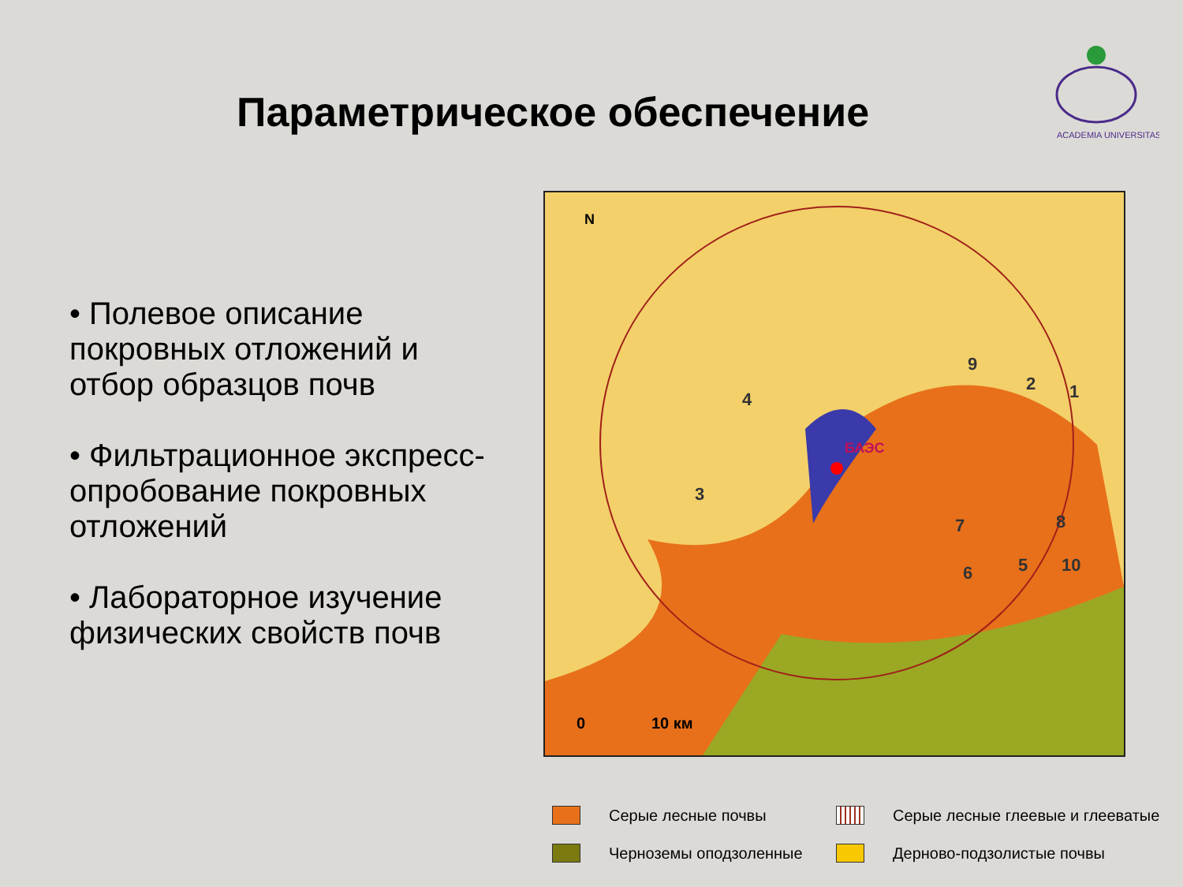ACADEMIA UNIVERSITAS
Параметрическое обеспечение
• Полевое описание покровных отложений и отбор образцов почв
• Фильтрационное экспресс-опробование покровных отложений
• Лабораторное изучение физических свойств почв
БАЭС
1
2
3
4
5
6
7
8
9
10
0
10 км
N
Серые лесные почвы Серые лесные глеевые и глееватые
Черноземы оподзоленные Дерново-подзолистые почвы